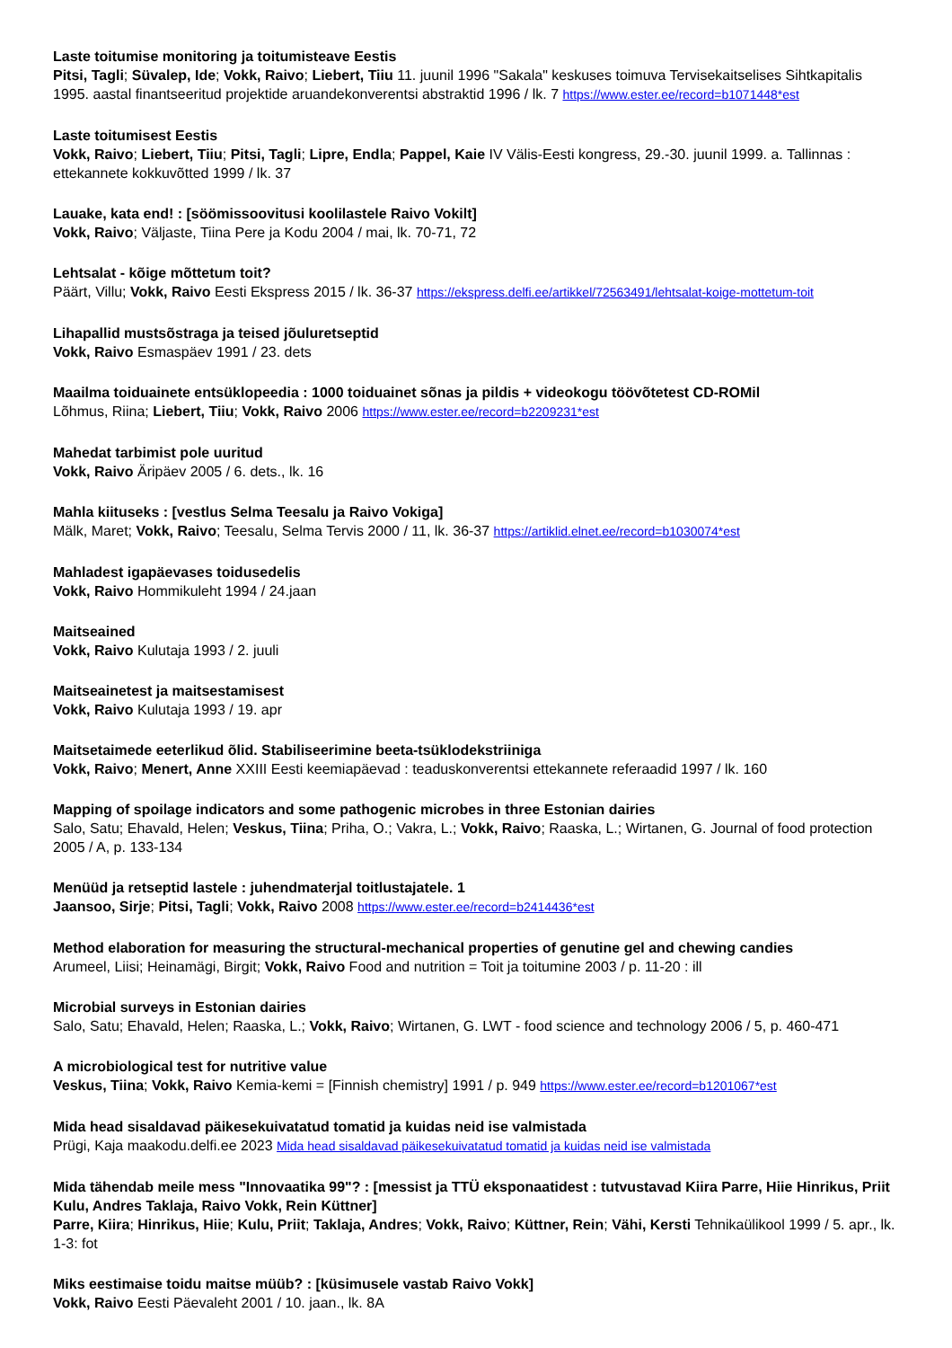Laste toitumise monitoring ja toitumisteave Eestis
Pitsi, Tagli; Süvalep, Ide; Vokk, Raivo; Liebert, Tiiu 11. juunil 1996 "Sakala" keskuses toimuva Tervisekaitselises Sihtkapitalis 1995. aastal finantseeritud projektide aruandekonverentsi abstraktid 1996 / lk. 7 https://www.ester.ee/record=b1071448*est
Laste toitumisest Eestis
Vokk, Raivo; Liebert, Tiiu; Pitsi, Tagli; Lipre, Endla; Pappel, Kaie IV Välis-Eesti kongress, 29.-30. juunil 1999. a. Tallinnas : ettekannete kokkuvõtted 1999 / lk. 37
Lauake, kata end! : [söömissoovitusi koolilastele Raivo Vokilt]
Vokk, Raivo; Väljaste, Tiina Pere ja Kodu 2004 / mai, lk. 70-71, 72
Lehtsalat - kõige mõttetum toit?
Päärt, Villu; Vokk, Raivo Eesti Ekspress 2015 / lk. 36-37 https://ekspress.delfi.ee/artikkel/72563491/lehtsalat-koige-mottetum-toit
Lihapallid mustsõstraga ja teised jõuluretseptid
Vokk, Raivo Esmaspäev 1991 / 23. dets
Maailma toiduainete entsüklopeedia : 1000 toiduainet sõnas ja pildis + videokogu töövõtetest CD-ROMil
Lõhmus, Riina; Liebert, Tiiu; Vokk, Raivo 2006 https://www.ester.ee/record=b2209231*est
Mahedat tarbimist pole uuritud
Vokk, Raivo Äripäev 2005 / 6. dets., lk. 16
Mahla kiituseks : [vestlus Selma Teesalu ja Raivo Vokiga]
Mälk, Maret; Vokk, Raivo; Teesalu, Selma Tervis 2000 / 11, lk. 36-37 https://artiklid.elnet.ee/record=b1030074*est
Mahladest igapäevases toidusedelis
Vokk, Raivo Hommikuleht 1994 / 24.jaan
Maitseained
Vokk, Raivo Kulutaja 1993 / 2. juuli
Maitseainetest ja maitsestamisest
Vokk, Raivo Kulutaja 1993 / 19. apr
Maitsetaimede eeterlikud õlid. Stabiliseerimine beeta-tsüklodekstriiniga
Vokk, Raivo; Menert, Anne XXIII Eesti keemiapäevad : teaduskonverentsi ettekannete referaadid 1997 / lk. 160
Mapping of spoilage indicators and some pathogenic microbes in three Estonian dairies
Salo, Satu; Ehavald, Helen; Veskus, Tiina; Priha, O.; Vakra, L.; Vokk, Raivo; Raaska, L.; Wirtanen, G. Journal of food protection 2005 / A, p. 133-134
Menüüd ja retseptid lastele : juhendmaterjal toitlustajatele. 1
Jaansoo, Sirje; Pitsi, Tagli; Vokk, Raivo 2008 https://www.ester.ee/record=b2414436*est
Method elaboration for measuring the structural-mechanical properties of genutine gel and chewing candies
Arumeel, Liisi; Heinamägi, Birgit; Vokk, Raivo Food and nutrition = Toit ja toitumine 2003 / p. 11-20 : ill
Microbial surveys in Estonian dairies
Salo, Satu; Ehavald, Helen; Raaska, L.; Vokk, Raivo; Wirtanen, G. LWT - food science and technology 2006 / 5, p. 460-471
A microbiological test for nutritive value
Veskus, Tiina; Vokk, Raivo Kemia-kemi = [Finnish chemistry] 1991 / p. 949 https://www.ester.ee/record=b1201067*est
Mida head sisaldavad päikesekuivatatud tomatid ja kuidas neid ise valmistada
Prügi, Kaja maakodu.delfi.ee 2023 Mida head sisaldavad päikesekuivatatud tomatid ja kuidas neid ise valmistada
Mida tähendab meile mess "Innovaatika 99"? : [messist ja TTÜ eksponaatidest : tutvustavad Kiira Parre, Hiie Hinrikus, Priit Kulu, Andres Taklaja, Raivo Vokk, Rein Küttner]
Parre, Kiira; Hinrikus, Hiie; Kulu, Priit; Taklaja, Andres; Vokk, Raivo; Küttner, Rein; Vähi, Kersti Tehnikaülikool 1999 / 5. apr., lk. 1-3: fot
Miks eestimaise toidu maitse müüb? : [küsimusele vastab Raivo Vokk]
Vokk, Raivo Eesti Päevaleht 2001 / 10. jaan., lk. 8A